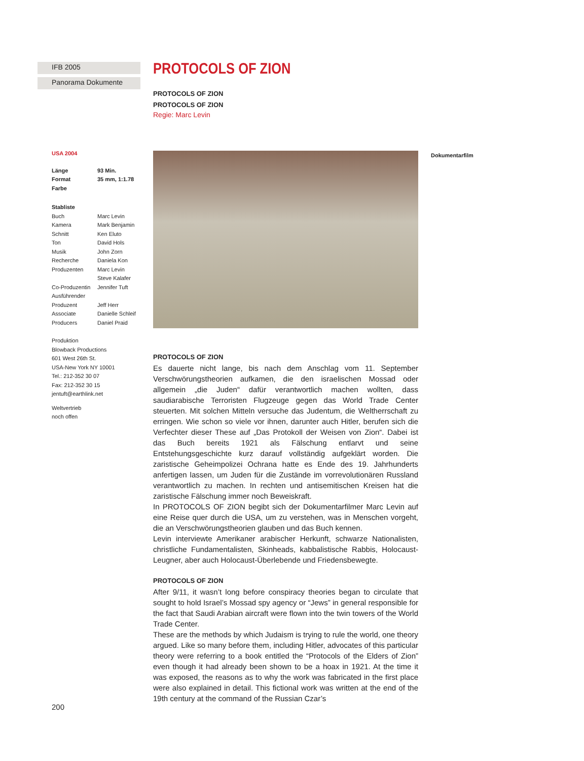IFB 2005
Panorama Dokumente
USA 2004
Länge 93 Min.
Format 35 mm, 1:1.78
Farbe
Stabliste
Buch Marc Levin
Kamera Mark Benjamin
Schnitt Ken Eluto
Ton David Hols
Musik John Zorn
Recherche Daniela Kon
Produzenten Marc Levin
Steve Kalafer
Co-Produzentin Jennifer Tuft
Ausführender
Produzent
Jeff Herr
Associate Producers Danielle Schleif
Daniel Praid
Produktion
Blowback Productions
601 West 26th St.
USA-New York NY 10001
Tel.: 212-352 30 07
Fax: 212-352 30 15
jentuft@earthlink.net
Weltvertrieb
noch offen
PROTOCOLS OF ZION
PROTOCOLS OF ZION
PROTOCOLS OF ZION
Regie: Marc Levin
PROTOCOLS OF ZION
Es dauerte nicht lange, bis nach dem Anschlag vom 11. September Verschwörungstheorien aufkamen, die den israelischen Mossad oder allgemein „die Juden“ dafür verantwortlich machen wollten, dass saudiarabische Terroristen Flugzeuge gegen das World Trade Center steuerten. Mit solchen Mitteln versuche das Judentum, die Weltherrschaft zu erringen. Wie schon so viele vor ihnen, darunter auch Hitler, berufen sich die Verfechter dieser These auf „Das Protokoll der Weisen von Zion“. Dabei ist das Buch bereits 1921 als Fälschung entlarvt und seine Entstehungsgeschichte kurz darauf vollständig aufgeklärt worden. Die zaristische Geheimpolizei Ochrana hatte es Ende des 19. Jahrhunderts anfertigen lassen, um Juden für die Zustände im vorrevolutionären Russland verantwortlich zu machen. In rechten und antisemitischen Kreisen hat die zaristische Fälschung immer noch Beweiskraft.
In PROTOCOLS OF ZION begibt sich der Dokumentarfilmer Marc Levin auf eine Reise quer durch die USA, um zu verstehen, was in Menschen vorgeht, die an Verschwörungstheorien glauben und das Buch kennen.
Levin interviewte Amerikaner arabischer Herkunft, schwarze Nationalisten, christliche Fundamentalisten, Skinheads, kabbalistische Rabbis, Holocaust-Leugner, aber auch Holocaust-Überlebende und Friedensbewegte.
PROTOCOLS OF ZION
After 9/11, it wasn’t long before conspiracy theories began to circulate that sought to hold Israel’s Mossad spy agency or “Jews” in general responsible for the fact that Saudi Arabian aircraft were flown into the twin towers of the World Trade Center.
These are the methods by which Judaism is trying to rule the world, one theory argued. Like so many before them, including Hitler, advocates of this particular theory were referring to a book entitled the “Protocols of the Elders of Zion” even though it had already been shown to be a hoax in 1921. At the time it was exposed, the reasons as to why the work was fabricated in the first place were also explained in detail. This fictional work was written at the end of the 19th century at the command of the Russian Czar’s
Dokumentarfilm
200